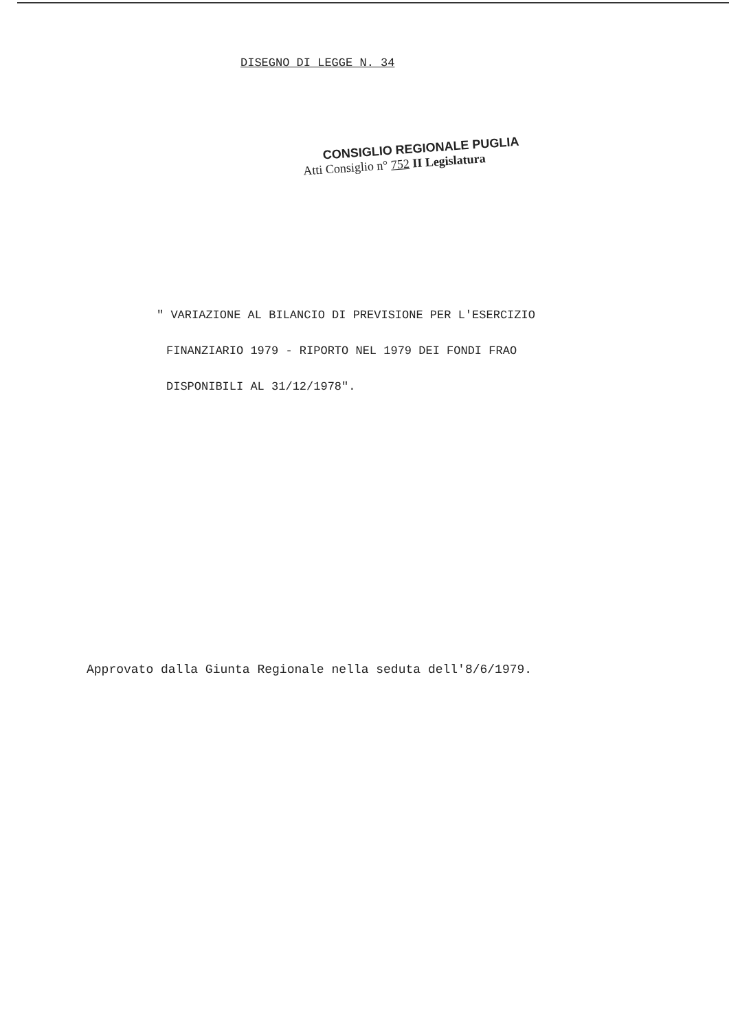DISEGNO DI LEGGE N. 34
CONSIGLIO REGIONALE PUGLIA
Atti Consiglio n° 752 II Legislatura
" VARIAZIONE AL BILANCIO DI PREVISIONE PER L'ESERCIZIO
FINANZIARIO 1979 - RIPORTO NEL 1979 DEI FONDI FRAO
DISPONIBILI AL 31/12/1978".
Approvato dalla Giunta Regionale nella seduta dell'8/6/1979.